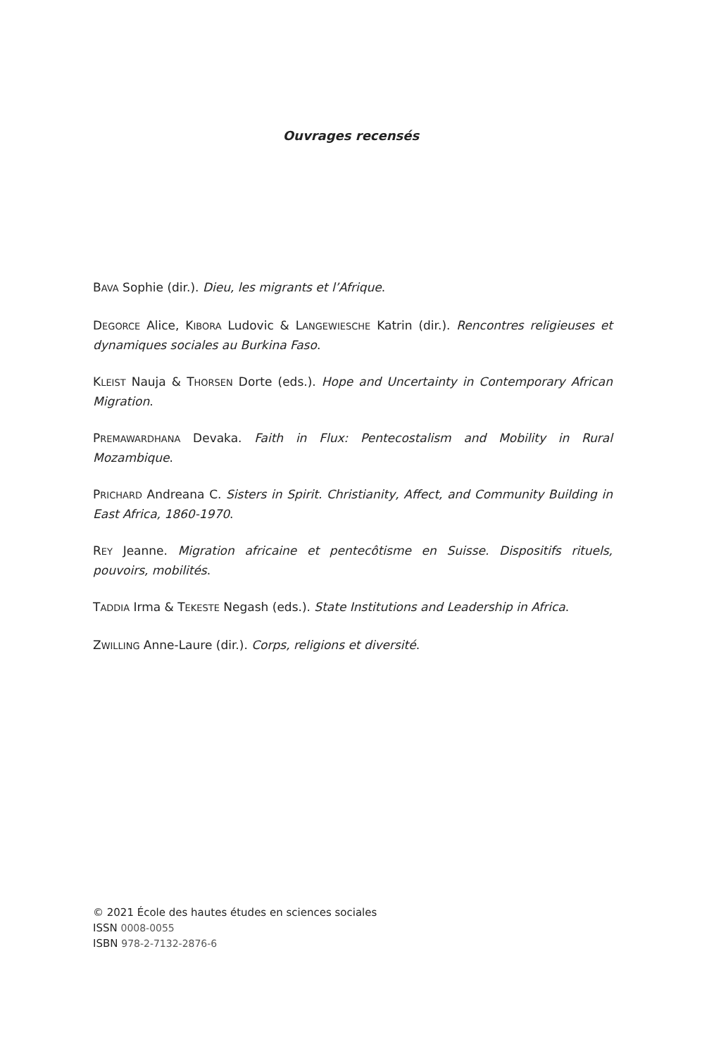Ouvrages recensés
BAVA Sophie (dir.). Dieu, les migrants et l’Afrique.
DEGORCE Alice, KIBORA Ludovic & LANGEWIESCHE Katrin (dir.). Rencontres religieuses et dynamiques sociales au Burkina Faso.
KLEIST Nauja & THORSEN Dorte (eds.). Hope and Uncertainty in Contemporary African Migration.
PREMAWARDHANA Devaka. Faith in Flux: Pentecostalism and Mobility in Rural Mozambique.
PRICHARD Andreana C. Sisters in Spirit. Christianity, Affect, and Community Building in East Africa, 1860-1970.
REY Jeanne. Migration africaine et pentecôtisme en Suisse. Dispositifs rituels, pouvoirs, mobilités.
TADDIA Irma & TEKESTE Negash (eds.). State Institutions and Leadership in Africa.
ZWILLING Anne-Laure (dir.). Corps, religions et diversité.
© 2021 École des hautes études en sciences sociales
ISSN 0008-0055
ISBN 978-2-7132-2876-6